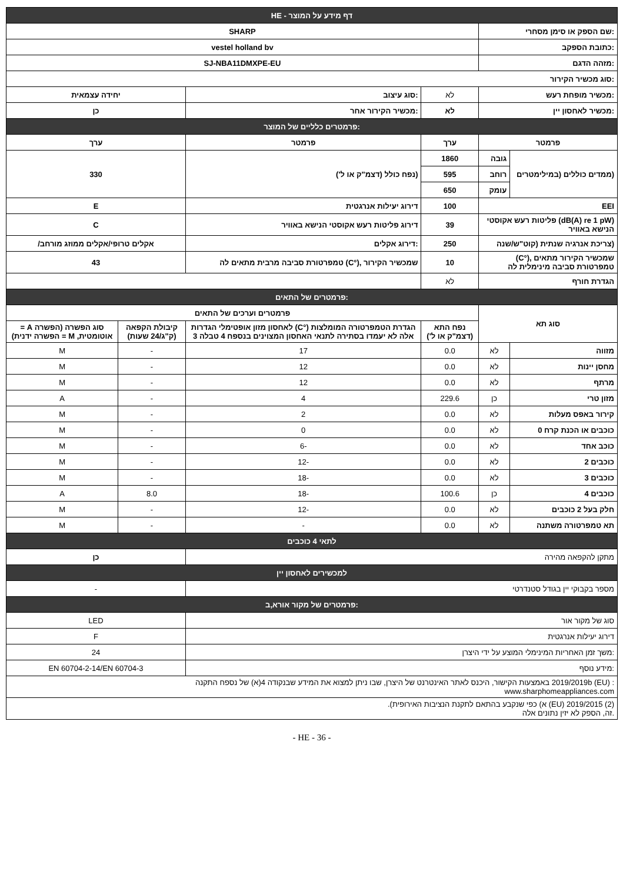| דף מידע על המוצר - HE | | | | | |
| :שם הספק או סימן מסחרי | | SHARP | | | |
| :כתובת הספקב | | vestel holland bv | | | |
| :מזהה הדגם | | SJ-NBA11DMXPE-EU | | | |
| :סוג מכשיר הקירור | | | | | |
| :מכשיר מופחת רעש | | לא | :סוג עיצוב | יחידה עצמאית | |
| :מכשיר לאחסון יין | | לא | :מכשיר הקירור אחר | כן | |
| :פרמטרים כלליים של המוצר | | | | | |
| פרמטר | | ערך | פרמטר | ערך | |
| (ממדים כוללים (במילימטרים | גובה | 1860 | (נפח כולל (דצמ"ק או ל') | 330 | |
| | רוחב | 595 | | | |
| | עומק | 650 | | | |
| EEI | | 100 | דירוג יעילות אנרגטית | E | |
| (dB(A) re 1 pW) פליטות רעש אקוסטי הנישא באוויר | | 39 | דירוג פליטות רעש אקוסטי הנישא באוויר | C | |
| (צריכת אנרגיה שנתית (קוט"ש/שנה | | 250 | :דירוג אקלים | אקלים טרופי/אקלים ממוזג מורחב/ | |
| שמכשיר הקירור מתאים ,(°C) טמפרטורת סביבה מינימלית לה | | 10 | שמכשיר הקירור ,(°C) טמפרטורת סביבה מרבית מתאים לה | 43 | |
| הגדרת חורף | | לא | | | |
| :פרמטרים של התאים | | | | | |
| סוג תא | | פרמטרים וערכים של התאים | | | |
| | | נפח התא (דצמ"ק או ל') | הגדרת הטמפרטורה המומלצות (°C) לאחסון מזון אופטימלי הגדרות אלה לא יעמדו בסתירה לתנאי האחסון המצוינים בנספח 4 טבלה 3 | קיבולת הקפאה (ק"ג/24 שעות) | סוג הפשרה (הפשרה A = אוטומטית, M = הפשרה ידנית) |
| מזווה | לא | 0.0 | 17 | - | M |
| מחסן יינות | לא | 0.0 | 12 | - | M |
| מרתף | לא | 0.0 | 12 | - | M |
| מזון טרי | כן | 229.6 | 4 | - | A |
| קירור באפס מעלות | לא | 0.0 | 2 | - | M |
| כוכבים או הכנת קרח 0 | לא | 0.0 | 0 | - | M |
| כוכב אחד | לא | 0.0 | -6 | - | M |
| כוכבים 2 | לא | 0.0 | -12 | - | M |
| כוכבים 3 | לא | 0.0 | -18 | - | M |
| כוכבים 4 | כן | 100.6 | -18 | 8.0 | A |
| חלק בעל 2 כוכבים | לא | 0.0 | -12 | - | M |
| תא טמפרטורה משתנה | לא | 0.0 | - | - | M |
| לתאי 4 כוכבים | | | | | |
| מתקן להקפאה מהירה | | | | כן | |
| למכשירים לאחסון יין | | | | | |
| מספר בקבוקי יין בגודל סטנדרטי | | | | - | |
| :פרמטרים של מקור אורא,ב | | | | | |
| סוג של מקור אור | | | | LED | |
| דירוג יעילות אנרגטית | | | | F | |
| :משך זמן האחריות המינימלי המוצע על ידי היצרן | | | | 24 | |
| :מידע נוסף | | | | EN 60704-2-14/EN 60704-3 | |
| : 2019/2019b (EU) באמצעות הקישור, היכנס לאתר האינטרנט של היצרן, שבו ניתן למצוא את המידע שבנקודה 4(א) של נספח התקנה www.sharphomeappliances.com | | | | | |
| (2) 2019/2015 (EU) א) כפי שנקבע בהתאם לתקנת הנציבות האירופית). .זה, הספק לא יזין נתונים אלה | | | | | |
- HE - 36 -